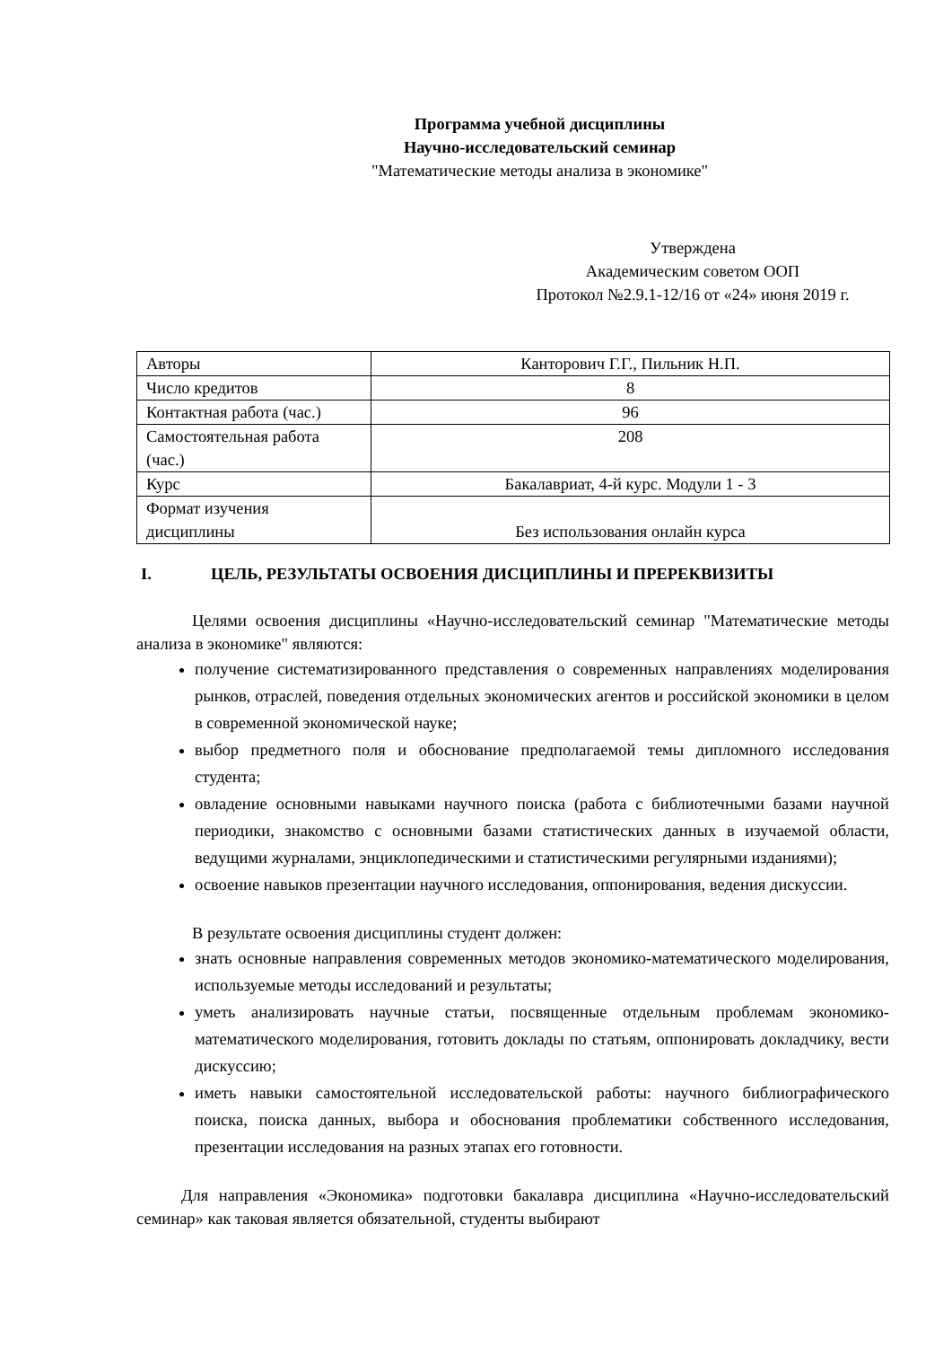Программа учебной дисциплины
Научно-исследовательский семинар
"Математические методы анализа в экономике"
Утверждена
Академическим советом ООП
Протокол №2.9.1-12/16 от «24» июня 2019 г.
| Авторы | Канторович Г.Г., Пильник Н.П. |
| Число кредитов | 8 |
| Контактная работа (час.) | 96 |
| Самостоятельная работа (час.) | 208 |
| Курс | Бакалавриат, 4-й курс. Модули 1 - 3 |
| Формат изучения дисциплины | Без использования онлайн курса |
I. ЦЕЛЬ, РЕЗУЛЬТАТЫ ОСВОЕНИЯ ДИСЦИПЛИНЫ И ПРЕРЕКВИЗИТЫ
Целями освоения дисциплины «Научно-исследовательский семинар "Математические методы анализа в экономике" являются:
получение систематизированного представления о современных направлениях моделирования рынков, отраслей, поведения отдельных экономических агентов и российской экономики в целом в современной экономической науке;
выбор предметного поля и обоснование предполагаемой темы дипломного исследования студента;
овладение основными навыками научного поиска (работа с библиотечными базами научной периодики, знакомство с основными базами статистических данных в изучаемой области, ведущими журналами, энциклопедическими и статистическими регулярными изданиями);
освоение навыков презентации научного исследования, оппонирования, ведения дискуссии.
В результате освоения дисциплины студент должен:
знать основные направления современных методов экономико-математического моделирования, используемые методы исследований и результаты;
уметь анализировать научные статьи, посвященные отдельным проблемам экономико-математического моделирования, готовить доклады по статьям, оппонировать докладчику, вести дискуссию;
иметь навыки самостоятельной исследовательской работы: научного библиографического поиска, поиска данных, выбора и обоснования проблематики собственного исследования, презентации исследования на разных этапах его готовности.
Для направления «Экономика» подготовки бакалавра дисциплина «Научно-исследовательский семинар» как таковая является обязательной, студенты выбирают